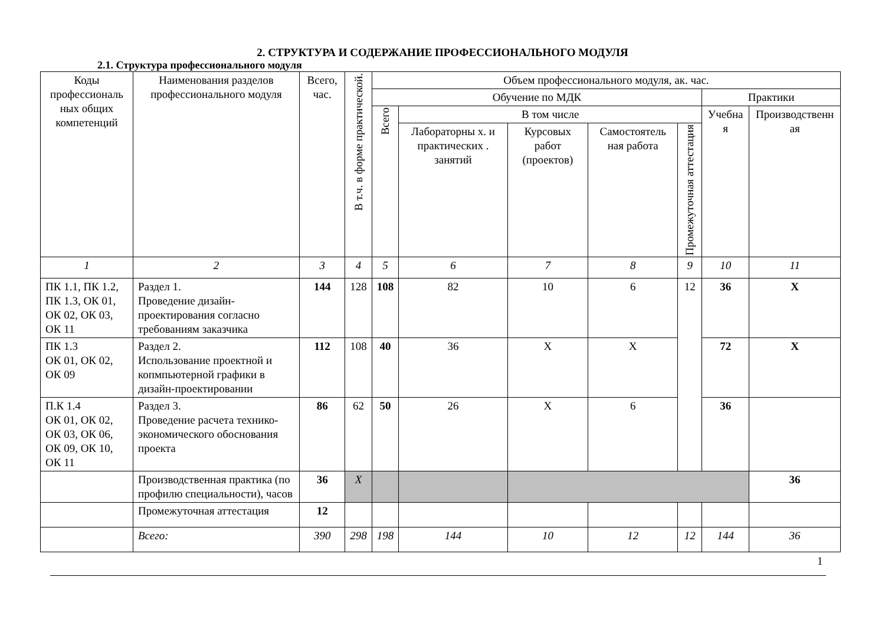2. СТРУКТУРА И СОДЕРЖАНИЕ ПРОФЕССИОНАЛЬНОГО МОДУЛЯ
2.1. Структура профессионального модуля
| Коды профессиональ ных общих компетенций | Наименования разделов профессионального модуля | Всего, час. | В т.ч. в форме практической. | Объем профессионального модуля, ак. час. | | | | | | |
| --- | --- | --- | --- | --- | --- | --- | --- | --- | --- | --- |
| | | | | Обучение по МДК | | | | | Практики | |
| | | | | Всего | В том числе | | | | Учебна я | Производственн ая |
| | | | | | Лабораторны х. и практических . занятий | Курсовых работ (проектов) | Самостоятель ная работа | Промежуточная аттестация | | |
| 1 | 2 | 3 | 4 | 5 | 6 | 7 | 8 | 9 | 10 | 11 |
| ПК 1.1, ПК 1.2, ПК 1.3, ОК 01, ОК 02, ОК 03, ОК 11 | Раздел 1. Проведение дизайн-проектирования согласно требованиям заказчика | 144 | 128 | 108 | 82 | 10 | 6 | 12 | 36 | X |
| ПК 1.3 ОК 01, ОК 02, ОК 09 | Раздел 2. Использование проектной и копмпьютерной графики в дизайн-проектировании | 112 | 108 | 40 | 36 | X | X | | 72 | X |
| П.К 1.4 ОК 01, ОК 02, ОК 03, ОК 06, ОК 09, ОК 10, ОК 11 | Раздел 3. Проведение расчета технико-экономического обоснования проекта | 86 | 62 | 50 | 26 | X | 6 | | 36 | |
| | Производственная практика (по профилю специальности), часов | 36 | X | | | | | | | 36 |
| | Промежуточная аттестация | 12 | | | | | | | | |
| | Всего: | 390 | 298 | 198 | 144 | 10 | 12 | 12 | 144 | 36 |
1